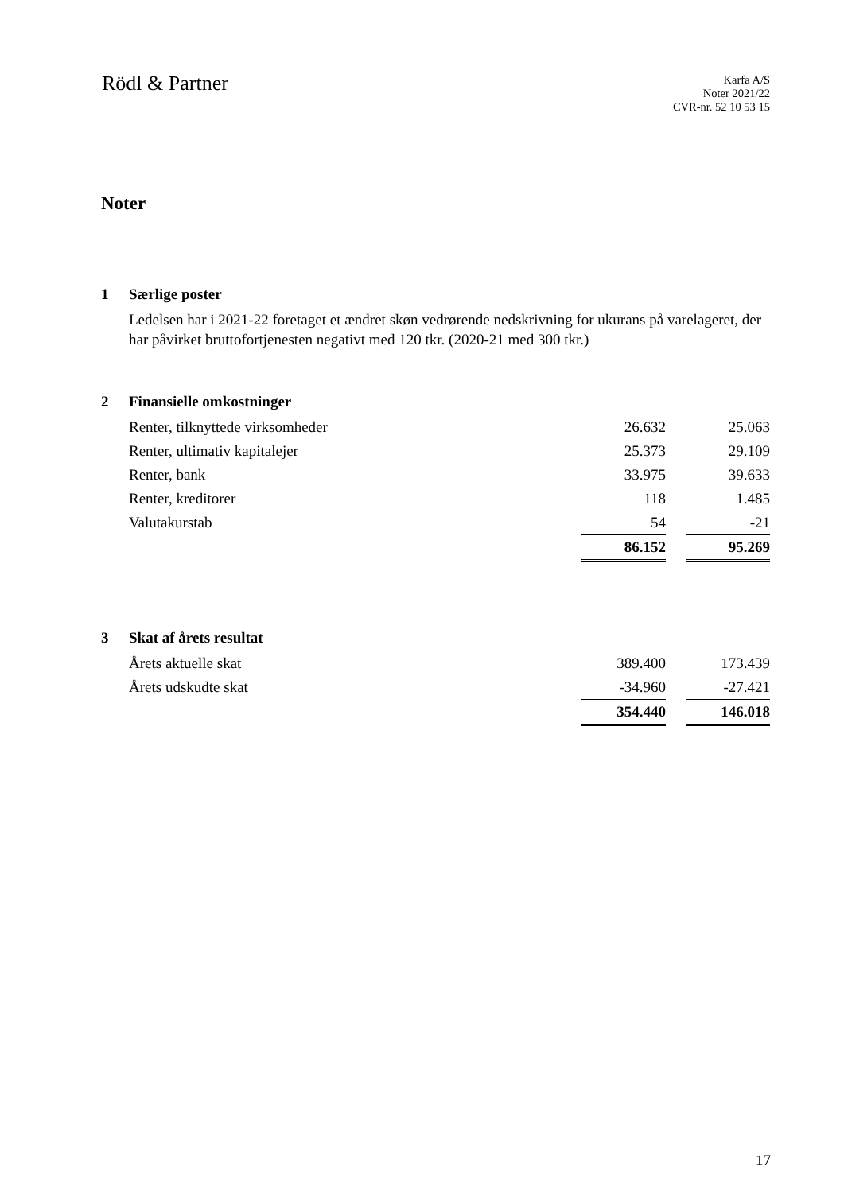Rödl & Partner
Karfa A/S
Noter 2021/22
CVR-nr. 52 10 53 15
Noter
1 Særlige poster
Ledelsen har i 2021-22 foretaget et ændret skøn vedrørende nedskrivning for ukurans på varelageret, der har påvirket bruttofortjenesten negativt med 120 tkr. (2020-21 med 300 tkr.)
2 Finansielle omkostninger
| Renter, tilknyttede virksomheder | 26.632 | | 25.063 |
| Renter, ultimativ kapitalejer | 25.373 | | 29.109 |
| Renter, bank | 33.975 | | 39.633 |
| Renter, kreditorer | 118 | | 1.485 |
| Valutakurstab | 54 | | -21 |
| | 86.152 | | 95.269 |
3 Skat af årets resultat
| Årets aktuelle skat | 389.400 | | 173.439 |
| Årets udskudte skat | -34.960 | | -27.421 |
| | 354.440 | | 146.018 |
17